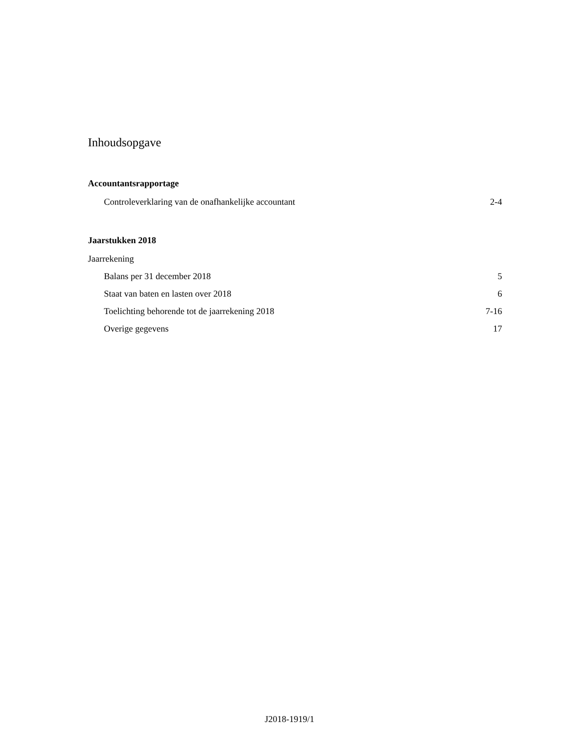Inhoudsopgave
Accountantsrapportage
Controleverklaring van de onafhankelijke accountant 2-4
Jaarstukken 2018
Jaarrekening
Balans per 31 december 2018 5
Staat van baten en lasten over 2018 6
Toelichting behorende tot de jaarrekening 2018 7-16
Overige gegevens 17
J2018-1919/1